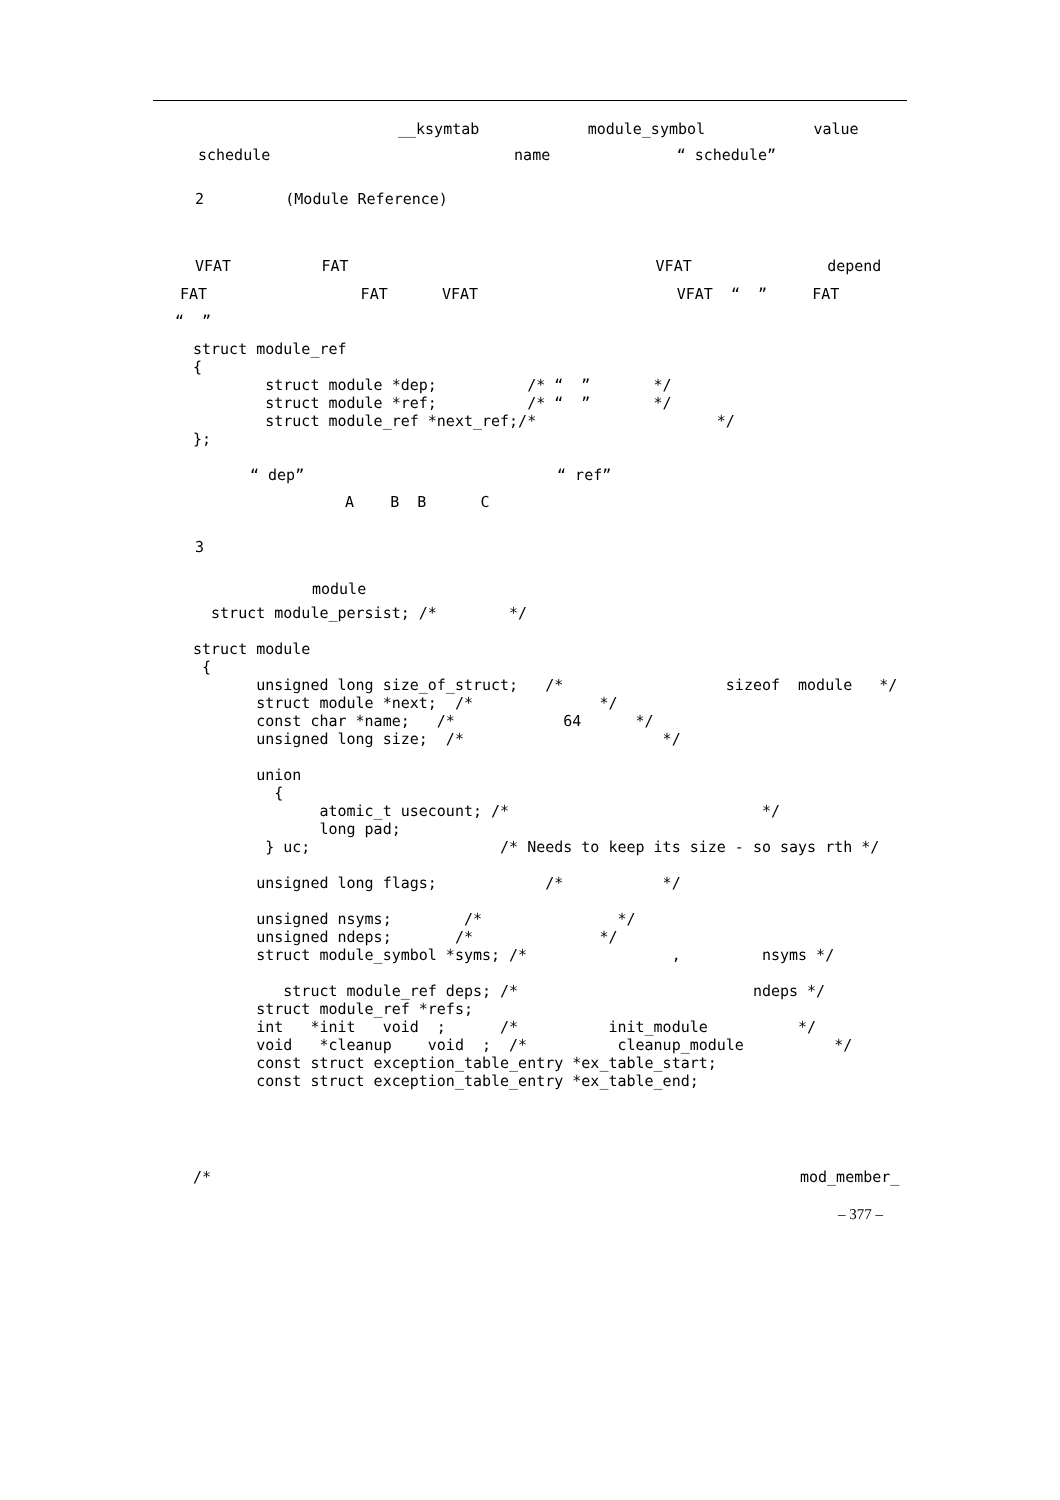__ksymtab module_symbol value
schedule name “ schedule”
2 (Module Reference)
VFAT FAT VFAT depend
FAT FAT VFAT VFAT “ ” FAT
“ ”
struct module_ref { struct module *dep; /* “ ” */ struct module *ref; /* “ ” */ struct module_ref *next_ref;/* */ };
“ dep” “ ref”
A B B C
3
module
struct module_persist; /* */ struct module { unsigned long size_of_struct; /* sizeof module */ struct module *next; /* */ const char *name; /* 64 */ unsigned long size; /* */ union { atomic_t usecount; /* */ long pad; } uc; /* Needs to keep its size - so says rth */ unsigned long flags; /* */ unsigned nsyms; /* */ unsigned ndeps; /* */ struct module_symbol *syms; /* , nsyms */ struct module_ref deps; /* ndeps */ struct module_ref *refs; int *init void ; /* init_module */ void *cleanup void ; /* cleanup_module */ const struct exception_table_entry *ex_table_start; const struct exception_table_entry *ex_table_end;
/*
mod_member_
– 377 –